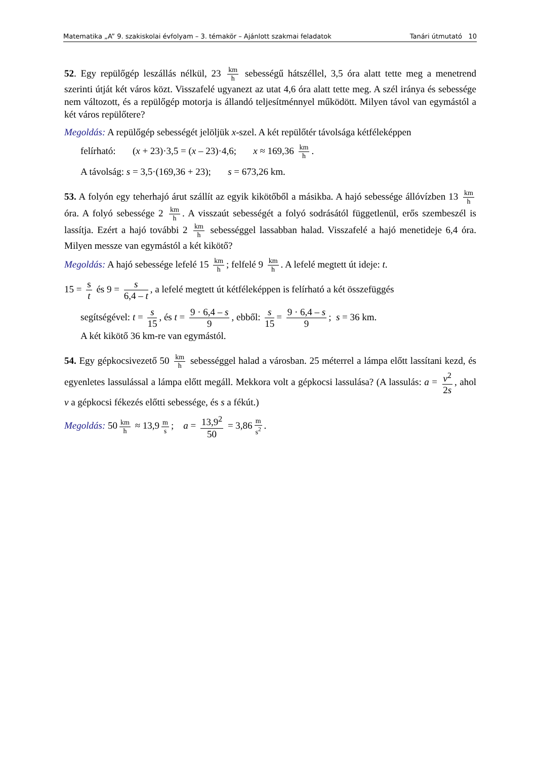Matematika „A” 9. szakiskolai évfolyam – 3. témakör – Ajánlott szakmai feladatok Tanári útmutató 10
52. Egy repülőgép leszállás nélkül, 23 km h sebességű hátszéllel, 3,5 óra alatt tette meg a menetrend szerinti útját két város közt. Visszafelé ugyanezt az utat 4,6 óra alatt tette meg. A szél iránya és sebessége nem változott, és a repülőgép motorja is állandó teljesítménnyel működött. Milyen távol van egymástól a két város repülőtere?
Megoldás: A repülőgép sebességét jelöljük x-szel. A két repülőtér távolsága kétféleképpen
felírható: (x + 23)·3,5 = (x – 23)·4,6; x ≈ 169,36 km h.
A távolság: s = 3,5·(169,36 + 23); s = 673,26 km.
53. A folyón egy teherhajó árut szállít az egyik kikötőből a másikba. A hajó sebessége állóvízben 13 km h óra. A folyó sebessége 2 km h. A visszaút sebességét a folyó sodrásától függetlenül, erős szembeszél is lassítja. Ezért a hajó további 2 km h sebességgel lassabban halad. Visszafelé a hajó menetideje 6,4 óra. Milyen messze van egymástól a két kikötő?
Megoldás: A hajó sebessége lefelé 15 km h; felfelé 9 km h. A lefelé megtett út ideje: t.
15 = s t és 9 = s 6,4 – t, a lefelé megtett út kétféleképpen is felírható a két összefüggés
segítségével: t = s 15, és t = 9 · 6,4 – s 9, ebből: s 15 = 9 · 6,4 – s 9; s = 36 km.
A két kikötő 36 km-re van egymástól.
54. Egy gépkocsivezető 50 km h sebességgel halad a városban. 25 méterrel a lámpa előtt lassítani kezd, és egyenletes lassulással a lámpa előtt megáll. Mekkora volt a gépkocsi lassulása? (A lassulás: a = v<sup>2</sup> 2s, ahol v a gépkocsi fékezés előtti sebessége, és s a fékút.)
Megoldás: 50 km h ≈ 13,9 m s; a = 13,9<sup>2</sup> 50 = 3,86 m s<sup>2</sup>.